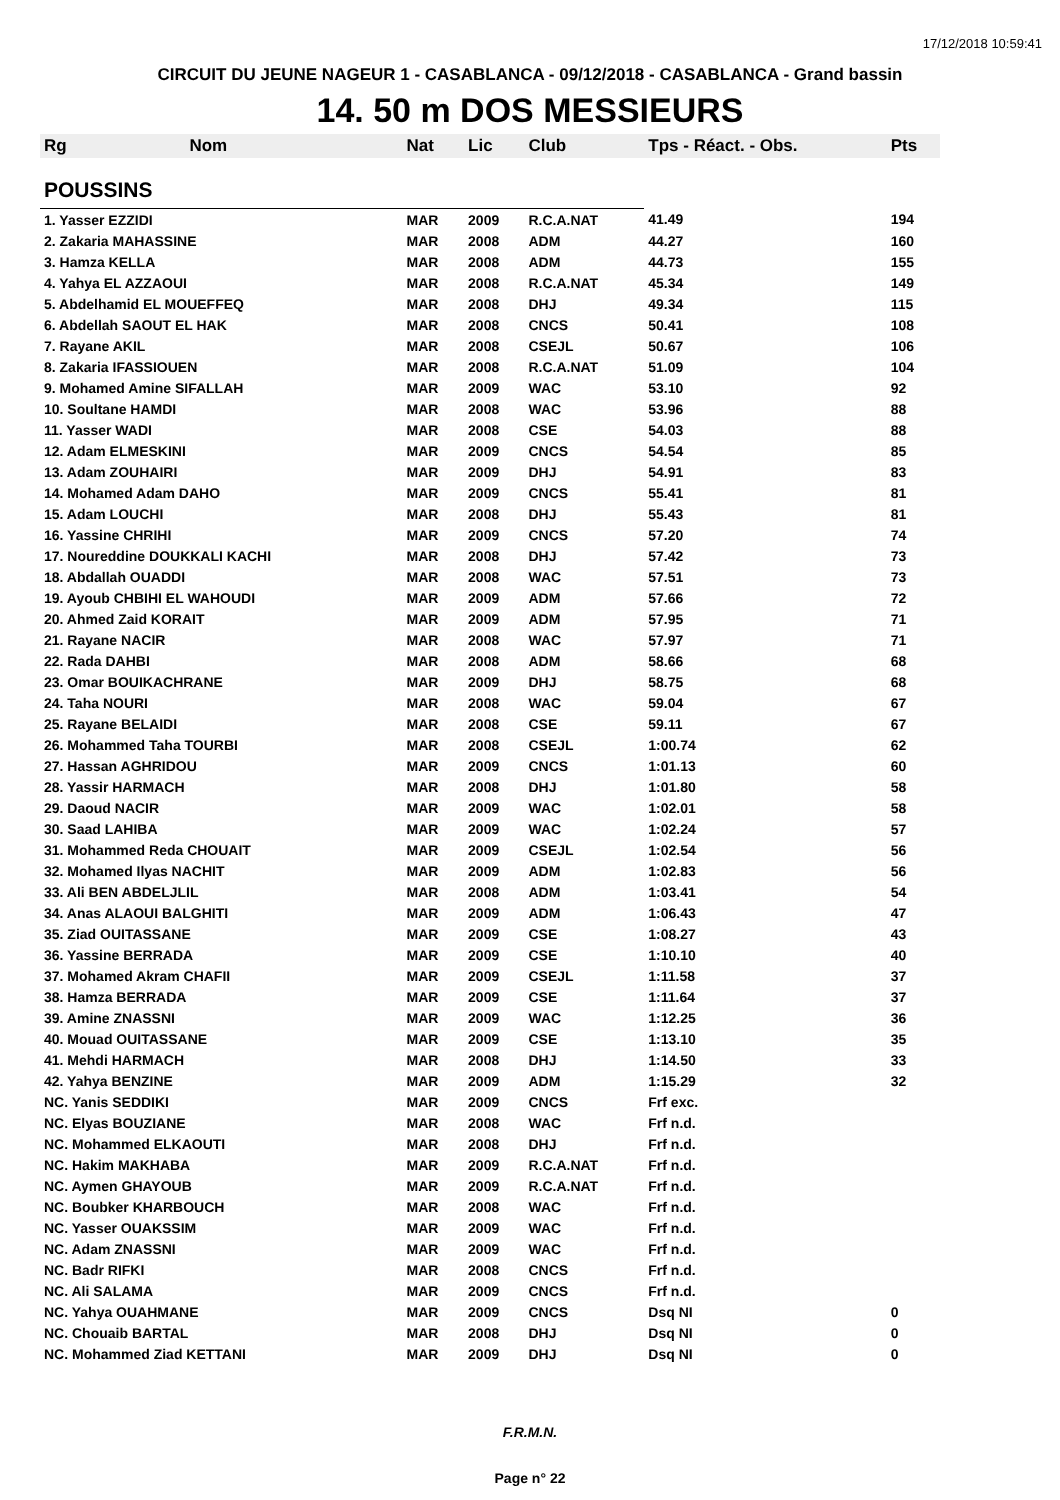17/12/2018 10:59:41
CIRCUIT DU JEUNE NAGEUR 1 - CASABLANCA - 09/12/2018 - CASABLANCA - Grand bassin
14. 50 m DOS MESSIEURS
| Rg | Nom | Nat | Lic | Club | Tps - Réact. - Obs. | Pts |
| --- | --- | --- | --- | --- | --- | --- |
| POUSSINS | | | | | | |
| 1. Yasser EZZIDI | | MAR | 2009 | R.C.A.NAT | 41.49 | 194 |
| 2. Zakaria MAHASSINE | | MAR | 2008 | ADM | 44.27 | 160 |
| 3. Hamza KELLA | | MAR | 2008 | ADM | 44.73 | 155 |
| 4. Yahya EL AZZAOUI | | MAR | 2008 | R.C.A.NAT | 45.34 | 149 |
| 5. Abdelhamid EL MOUEFFEQ | | MAR | 2008 | DHJ | 49.34 | 115 |
| 6. Abdellah SAOUT EL HAK | | MAR | 2008 | CNCS | 50.41 | 108 |
| 7. Rayane AKIL | | MAR | 2008 | CSEJL | 50.67 | 106 |
| 8. Zakaria IFASSIOUEN | | MAR | 2008 | R.C.A.NAT | 51.09 | 104 |
| 9. Mohamed Amine SIFALLAH | | MAR | 2009 | WAC | 53.10 | 92 |
| 10. Soultane HAMDI | | MAR | 2008 | WAC | 53.96 | 88 |
| 11. Yasser WADI | | MAR | 2008 | CSE | 54.03 | 88 |
| 12. Adam ELMESKINI | | MAR | 2009 | CNCS | 54.54 | 85 |
| 13. Adam ZOUHAIRI | | MAR | 2009 | DHJ | 54.91 | 83 |
| 14. Mohamed Adam DAHO | | MAR | 2009 | CNCS | 55.41 | 81 |
| 15. Adam LOUCHI | | MAR | 2008 | DHJ | 55.43 | 81 |
| 16. Yassine CHRIHI | | MAR | 2009 | CNCS | 57.20 | 74 |
| 17. Noureddine DOUKKALI KACHI | | MAR | 2008 | DHJ | 57.42 | 73 |
| 18. Abdallah OUADDI | | MAR | 2008 | WAC | 57.51 | 73 |
| 19. Ayoub CHBIHI EL WAHOUDI | | MAR | 2009 | ADM | 57.66 | 72 |
| 20. Ahmed Zaid KORAIT | | MAR | 2009 | ADM | 57.95 | 71 |
| 21. Rayane NACIR | | MAR | 2008 | WAC | 57.97 | 71 |
| 22. Rada DAHBI | | MAR | 2008 | ADM | 58.66 | 68 |
| 23. Omar BOUIKACHRANE | | MAR | 2009 | DHJ | 58.75 | 68 |
| 24. Taha NOURI | | MAR | 2008 | WAC | 59.04 | 67 |
| 25. Rayane BELAIDI | | MAR | 2008 | CSE | 59.11 | 67 |
| 26. Mohammed Taha TOURBI | | MAR | 2008 | CSEJL | 1:00.74 | 62 |
| 27. Hassan AGHRIDOU | | MAR | 2009 | CNCS | 1:01.13 | 60 |
| 28. Yassir HARMACH | | MAR | 2008 | DHJ | 1:01.80 | 58 |
| 29. Daoud NACIR | | MAR | 2009 | WAC | 1:02.01 | 58 |
| 30. Saad LAHIBA | | MAR | 2009 | WAC | 1:02.24 | 57 |
| 31. Mohammed Reda CHOUAIT | | MAR | 2009 | CSEJL | 1:02.54 | 56 |
| 32. Mohamed Ilyas NACHIT | | MAR | 2009 | ADM | 1:02.83 | 56 |
| 33. Ali BEN ABDELJLIL | | MAR | 2008 | ADM | 1:03.41 | 54 |
| 34. Anas ALAOUI BALGHITI | | MAR | 2009 | ADM | 1:06.43 | 47 |
| 35. Ziad OUITASSANE | | MAR | 2009 | CSE | 1:08.27 | 43 |
| 36. Yassine BERRADA | | MAR | 2009 | CSE | 1:10.10 | 40 |
| 37. Mohamed Akram CHAFII | | MAR | 2009 | CSEJL | 1:11.58 | 37 |
| 38. Hamza BERRADA | | MAR | 2009 | CSE | 1:11.64 | 37 |
| 39. Amine ZNASSNI | | MAR | 2009 | WAC | 1:12.25 | 36 |
| 40. Mouad OUITASSANE | | MAR | 2009 | CSE | 1:13.10 | 35 |
| 41. Mehdi HARMACH | | MAR | 2008 | DHJ | 1:14.50 | 33 |
| 42. Yahya BENZINE | | MAR | 2009 | ADM | 1:15.29 | 32 |
| NC. Yanis SEDDIKI | | MAR | 2009 | CNCS | Frf exc. | |
| NC. Elyas BOUZIANE | | MAR | 2008 | WAC | Frf n.d. | |
| NC. Mohammed ELKAOUTI | | MAR | 2008 | DHJ | Frf n.d. | |
| NC. Hakim MAKHABA | | MAR | 2009 | R.C.A.NAT | Frf n.d. | |
| NC. Aymen GHAYOUB | | MAR | 2009 | R.C.A.NAT | Frf n.d. | |
| NC. Boubker KHARBOUCH | | MAR | 2008 | WAC | Frf n.d. | |
| NC. Yasser OUAKSSIM | | MAR | 2009 | WAC | Frf n.d. | |
| NC. Adam ZNASSNI | | MAR | 2009 | WAC | Frf n.d. | |
| NC. Badr RIFKI | | MAR | 2008 | CNCS | Frf n.d. | |
| NC. Ali SALAMA | | MAR | 2009 | CNCS | Frf n.d. | |
| NC. Yahya OUAHMANE | | MAR | 2009 | CNCS | Dsq NI | 0 |
| NC. Chouaib BARTAL | | MAR | 2008 | DHJ | Dsq NI | 0 |
| NC. Mohammed Ziad KETTANI | | MAR | 2009 | DHJ | Dsq NI | 0 |
F.R.M.N.
Page n° 22